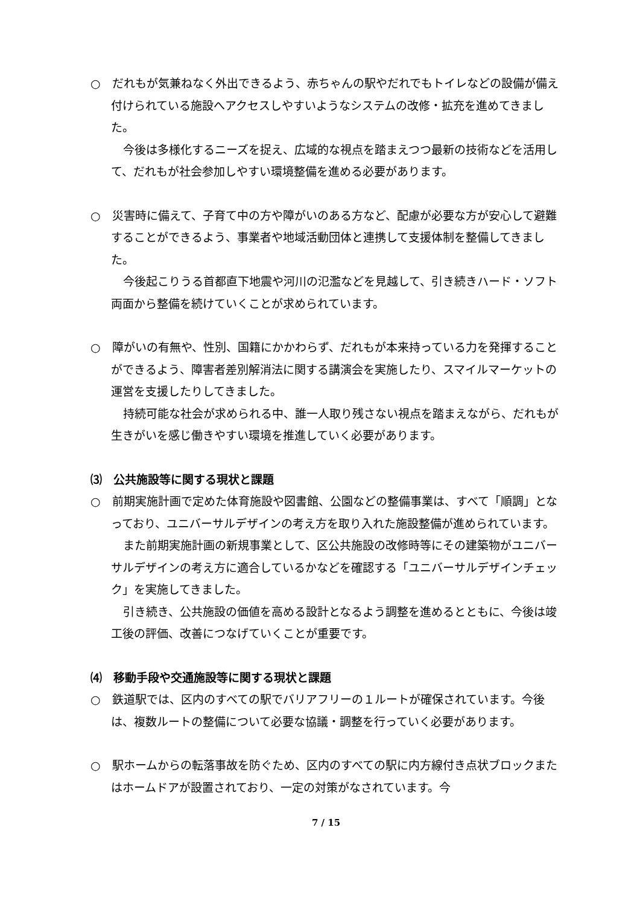○　だれもが気兼ねなく外出できるよう、赤ちゃんの駅やだれでもトイレなどの設備が備え付けられている施設へアクセスしやすいようなシステムの改修・拡充を進めてきました。
今後は多様化するニーズを捉え、広域的な視点を踏まえつつ最新の技術などを活用して、だれもが社会参加しやすい環境整備を進める必要があります。
○　災害時に備えて、子育て中の方や障がいのある方など、配慮が必要な方が安心して避難することができるよう、事業者や地域活動団体と連携して支援体制を整備してきました。
今後起こりうる首都直下地震や河川の氾濫などを見越して、引き続きハード・ソフト両面から整備を続けていくことが求められています。
○　障がいの有無や、性別、国籍にかかわらず、だれもが本来持っている力を発揮することができるよう、障害者差別解消法に関する講演会を実施したり、スマイルマーケットの運営を支援したりしてきました。
持続可能な社会が求められる中、誰一人取り残さない視点を踏まえながら、だれもが生きがいを感じ働きやすい環境を推進していく必要があります。
⑶　公共施設等に関する現状と課題
○　前期実施計画で定めた体育施設や図書館、公園などの整備事業は、すべて「順調」となっており、ユニバーサルデザインの考え方を取り入れた施設整備が進められています。
また前期実施計画の新規事業として、区公共施設の改修時等にその建築物がユニバーサルデザインの考え方に適合しているかなどを確認する「ユニバーサルデザインチェック」を実施してきました。
引き続き、公共施設の価値を高める設計となるよう調整を進めるとともに、今後は竣工後の評価、改善につなげていくことが重要です。
⑷　移動手段や交通施設等に関する現状と課題
○　鉄道駅では、区内のすべての駅でバリアフリーの１ルートが確保されています。今後は、複数ルートの整備について必要な協議・調整を行っていく必要があります。
○　駅ホームからの転落事故を防ぐため、区内のすべての駅に内方線付き点状ブロックまたはホームドアが設置されており、一定の対策がなされています。今
7 / 15